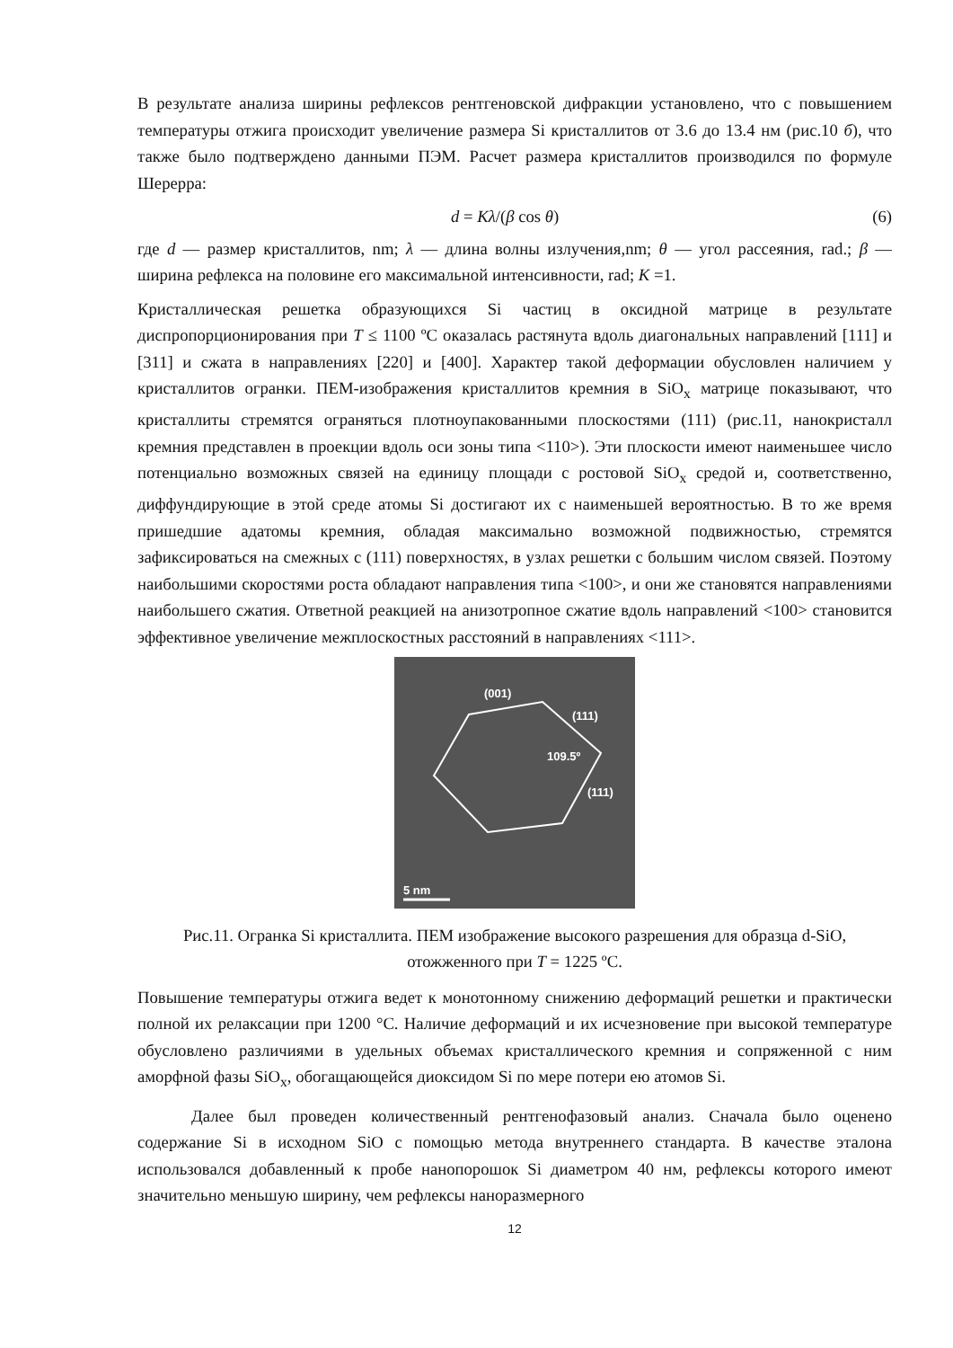В результате анализа ширины рефлексов рентгеновской дифракции установлено, что с повышением температуры отжига происходит увеличение размера Si кристаллитов от 3.6 до 13.4 нм (рис.10 б), что также было подтверждено данными ПЭМ. Расчет размера кристаллитов производился по формуле Шерерра:
d = Kλ/(β cos θ) (6)
где d — размер кристаллитов, nm; λ — длина волны излучения,nm; θ — угол рассеяния, rad.; β — ширина рефлекса на половине его максимальной интенсивности, rad; K =1.
Кристаллическая решетка образующихся Si частиц в оксидной матрице в результате диспропорционирования при T ≤ 1100 ºC оказалась растянута вдоль диагональных направлений [111] и [311] и сжата в направлениях [220] и [400]. Характер такой деформации обусловлен наличием у кристаллитов огранки. ПЕМ-изображения кристаллитов кремния в SiO<sub>x</sub> матрице показывают, что кристаллиты стремятся ограняться плотноупакованными плоскостями (111) (рис.11, нанокристалл кремния представлен в проекции вдоль оси зоны типа <110>). Эти плоскости имеют наименьшее число потенциально возможных связей на единицу площади с ростовой SiO<sub>x</sub> средой и, соответственно, диффундирующие в этой среде атомы Si достигают их с наименьшей вероятностью. В то же время пришедшие адатомы кремния, обладая максимально возможной подвижностью, стремятся зафиксироваться на смежных с (111) поверхностях, в узлах решетки с большим числом связей. Поэтому наибольшими скоростями роста обладают направления типа <100>, и они же становятся направлениями наибольшего сжатия. Ответной реакцией на анизотропное сжатие вдоль направлений <100> становится эффективное увеличение межплоскостных расстояний в направлениях <111>.
(001)
(111)
109.5º
(111)
5 nm
Рис.11. Огранка Si кристаллита. ПЕМ изображение высокого разрешения для образца d-SiO, отожженного при T = 1225 ºC.
Повышение температуры отжига ведет к монотонному снижению деформаций решетки и практически полной их релаксации при 1200 °C. Наличие деформаций и их исчезновение при высокой температуре обусловлено различиями в удельных объемах кристаллического кремния и сопряженной с ним аморфной фазы SiO<sub>x</sub>, обогащающейся диоксидом Si по мере потери ею атомов Si.
Далее был проведен количественный рентгенофазовый анализ. Сначала было оценено содержание Si в исходном SiO с помощью метода внутреннего стандарта. В качестве эталона использовался добавленный к пробе нанопорошок Si диаметром 40 нм, рефлексы которого имеют значительно меньшую ширину, чем рефлексы наноразмерного
12